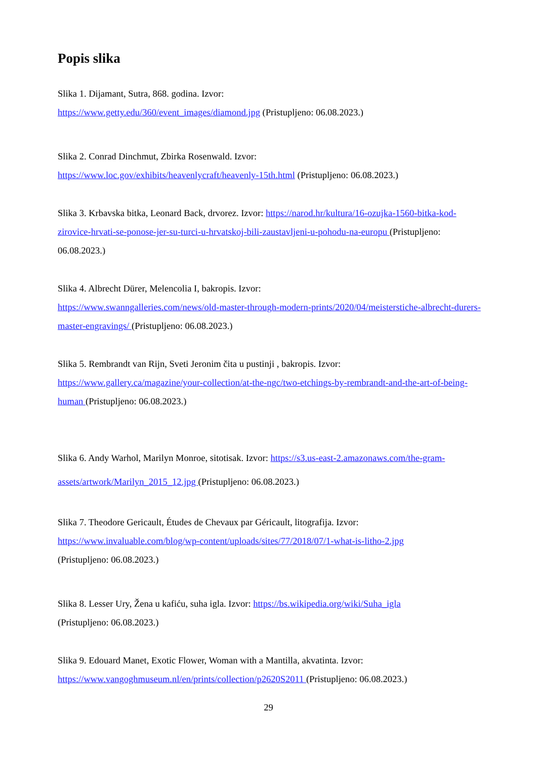Popis slika
Slika 1. Dijamant, Sutra, 868. godina. Izvor:
https://www.getty.edu/360/event_images/diamond.jpg (Pristupljeno: 06.08.2023.)
Slika 2. Conrad Dinchmut, Zbirka Rosenwald. Izvor:
https://www.loc.gov/exhibits/heavenlycraft/heavenly-15th.html (Pristupljeno: 06.08.2023.)
Slika 3. Krbavska bitka, Leonard Back, drvorez. Izvor: https://narod.hr/kultura/16-ozujka-1560-bitka-kod-zirovice-hrvati-se-ponose-jer-su-turci-u-hrvatskoj-bili-zaustavljeni-u-pohodu-na-europu (Pristupljeno: 06.08.2023.)
Slika 4. Albrecht Dürer, Melencolia I, bakropis. Izvor:
https://www.swanngalleries.com/news/old-master-through-modern-prints/2020/04/meisterstiche-albrecht-durers-master-engravings/ (Pristupljeno: 06.08.2023.)
Slika 5. Rembrandt van Rijn, Sveti Jeronim čita u pustinji , bakropis. Izvor:
https://www.gallery.ca/magazine/your-collection/at-the-ngc/two-etchings-by-rembrandt-and-the-art-of-being-human (Pristupljeno: 06.08.2023.)
Slika 6. Andy Warhol, Marilyn Monroe, sitotisak. Izvor: https://s3.us-east-2.amazonaws.com/the-gram-assets/artwork/Marilyn_2015_12.jpg (Pristupljeno: 06.08.2023.)
Slika 7. Theodore Gericault, Études de Chevaux par Géricault, litografija. Izvor:
https://www.invaluable.com/blog/wp-content/uploads/sites/77/2018/07/1-what-is-litho-2.jpg
(Pristupljeno: 06.08.2023.)
Slika 8. Lesser Ury, Žena u kafiću, suha igla. Izvor: https://bs.wikipedia.org/wiki/Suha_igla
(Pristupljeno: 06.08.2023.)
Slika 9. Edouard Manet, Exotic Flower, Woman with a Mantilla, akvatinta. Izvor:
https://www.vangoghmuseum.nl/en/prints/collection/p2620S2011 (Pristupljeno: 06.08.2023.)
29